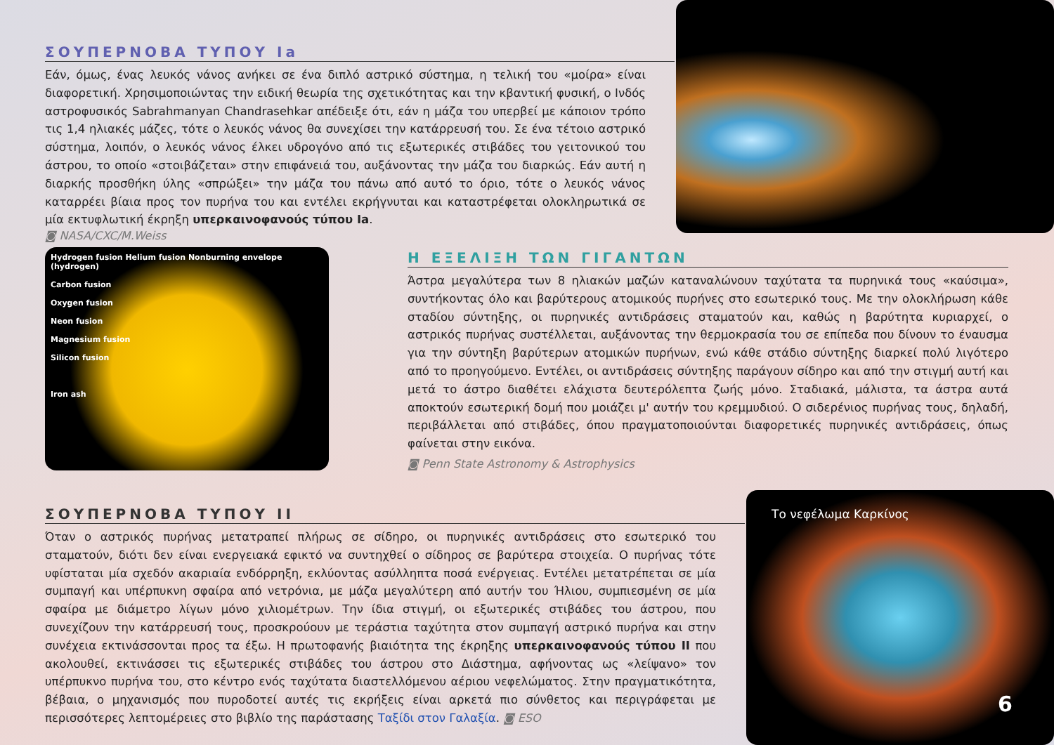ΣΟΥΠΕΡΝΟΒΑ ΤΥΠΟΥ Ia
Εάν, όμως, ένας λευκός νάνος ανήκει σε ένα διπλό αστρικό σύστημα, η τελική του «μοίρα» είναι διαφορετική. Χρησιμοποιώντας την ειδική θεωρία της σχετικότητας και την κβαντική φυσική, ο Ινδός αστροφυσικός Sabrahmanyan Chandrasehkar απέδειξε ότι, εάν η μάζα του υπερβεί με κάποιον τρόπο τις 1,4 ηλιακές μάζες, τότε ο λευκός νάνος θα συνεχίσει την κατάρρευσή του. Σε ένα τέτοιο αστρικό σύστημα, λοιπόν, ο λευκός νάνος έλκει υδρογόνο από τις εξωτερικές στιβάδες του γειτονικού του άστρου, το οποίο «στοιβάζεται» στην επιφάνειά του, αυξάνοντας την μάζα του διαρκώς. Εάν αυτή η διαρκής προσθήκη ύλης «σπρώξει» την μάζα του πάνω από αυτό το όριο, τότε ο λευκός νάνος καταρρέει βίαια προς τον πυρήνα του και εντέλει εκρήγνυται και καταστρέφεται ολοκληρωτικά σε μία εκτυφλωτική έκρηξη υπερκαινοφανούς τύπου Ia.
◙ NASA/CXC/M.Weiss
Hydrogen fusion Helium fusion Nonburning envelope (hydrogen)
Carbon fusion
Oxygen fusion
Neon fusion
Magnesium fusion
Silicon fusion
Iron ash
Η ΕΞΕΛΙΞΗ ΤΩΝ ΓΙΓΑΝΤΩΝ
Άστρα μεγαλύτερα των 8 ηλιακών μαζών καταναλώνουν ταχύτατα τα πυρηνικά τους «καύσιμα», συντήκοντας όλο και βαρύτερους ατομικούς πυρήνες στο εσωτερικό τους. Με την ολοκλήρωση κάθε σταδίου σύντηξης, οι πυρηνικές αντιδράσεις σταματούν και, καθώς η βαρύτητα κυριαρχεί, ο αστρικός πυρήνας συστέλλεται, αυξάνοντας την θερμοκρασία του σε επίπεδα που δίνουν το έναυσμα για την σύντηξη βαρύτερων ατομικών πυρήνων, ενώ κάθε στάδιο σύντηξης διαρκεί πολύ λιγότερο από το προηγούμενο. Εντέλει, οι αντιδράσεις σύντηξης παράγουν σίδηρο και από την στιγμή αυτή και μετά το άστρο διαθέτει ελάχιστα δευτερόλεπτα ζωής μόνο. Σταδιακά, μάλιστα, τα άστρα αυτά αποκτούν εσωτερική δομή που μοιάζει μ' αυτήν του κρεμμυδιού. Ο σιδερένιος πυρήνας τους, δηλαδή, περιβάλλεται από στιβάδες, όπου πραγματοποιούνται διαφορετικές πυρηνικές αντιδράσεις, όπως φαίνεται στην εικόνα.
◙ Penn State Astronomy & Astrophysics
ΣΟΥΠΕΡΝΟΒΑ ΤΥΠΟΥ II
Όταν ο αστρικός πυρήνας μετατραπεί πλήρως σε σίδηρο, οι πυρηνικές αντιδράσεις στο εσωτερικό του σταματούν, διότι δεν είναι ενεργειακά εφικτό να συντηχθεί ο σίδηρος σε βαρύτερα στοιχεία. Ο πυρήνας τότε υφίσταται μία σχεδόν ακαριαία ενδόρρηξη, εκλύοντας ασύλληπτα ποσά ενέργειας. Εντέλει μετατρέπεται σε μία συμπαγή και υπέρπυκνη σφαίρα από νετρόνια, με μάζα μεγαλύτερη από αυτήν του Ήλιου, συμπιεσμένη σε μία σφαίρα με διάμετρο λίγων μόνο χιλιομέτρων. Την ίδια στιγμή, οι εξωτερικές στιβάδες του άστρου, που συνεχίζουν την κατάρρευσή τους, προσκρούουν με τεράστια ταχύτητα στον συμπαγή αστρικό πυρήνα και στην συνέχεια εκτινάσσονται προς τα έξω. Η πρωτοφανής βιαιότητα της έκρηξης υπερκαινοφανούς τύπου II που ακολουθεί, εκτινάσσει τις εξωτερικές στιβάδες του άστρου στο Διάστημα, αφήνοντας ως «λείψανο» τον υπέρπυκνο πυρήνα του, στο κέντρο ενός ταχύτατα διαστελλόμενου αέριου νεφελώματος. Στην πραγματικότητα, βέβαια, ο μηχανισμός που πυροδοτεί αυτές τις εκρήξεις είναι αρκετά πιο σύνθετος και περιγράφεται με περισσότερες λεπτομέρειες στο βιβλίο της παράστασης Ταξίδι στον Γαλαξία. ◙ ESO
Το νεφέλωμα Καρκίνος
6